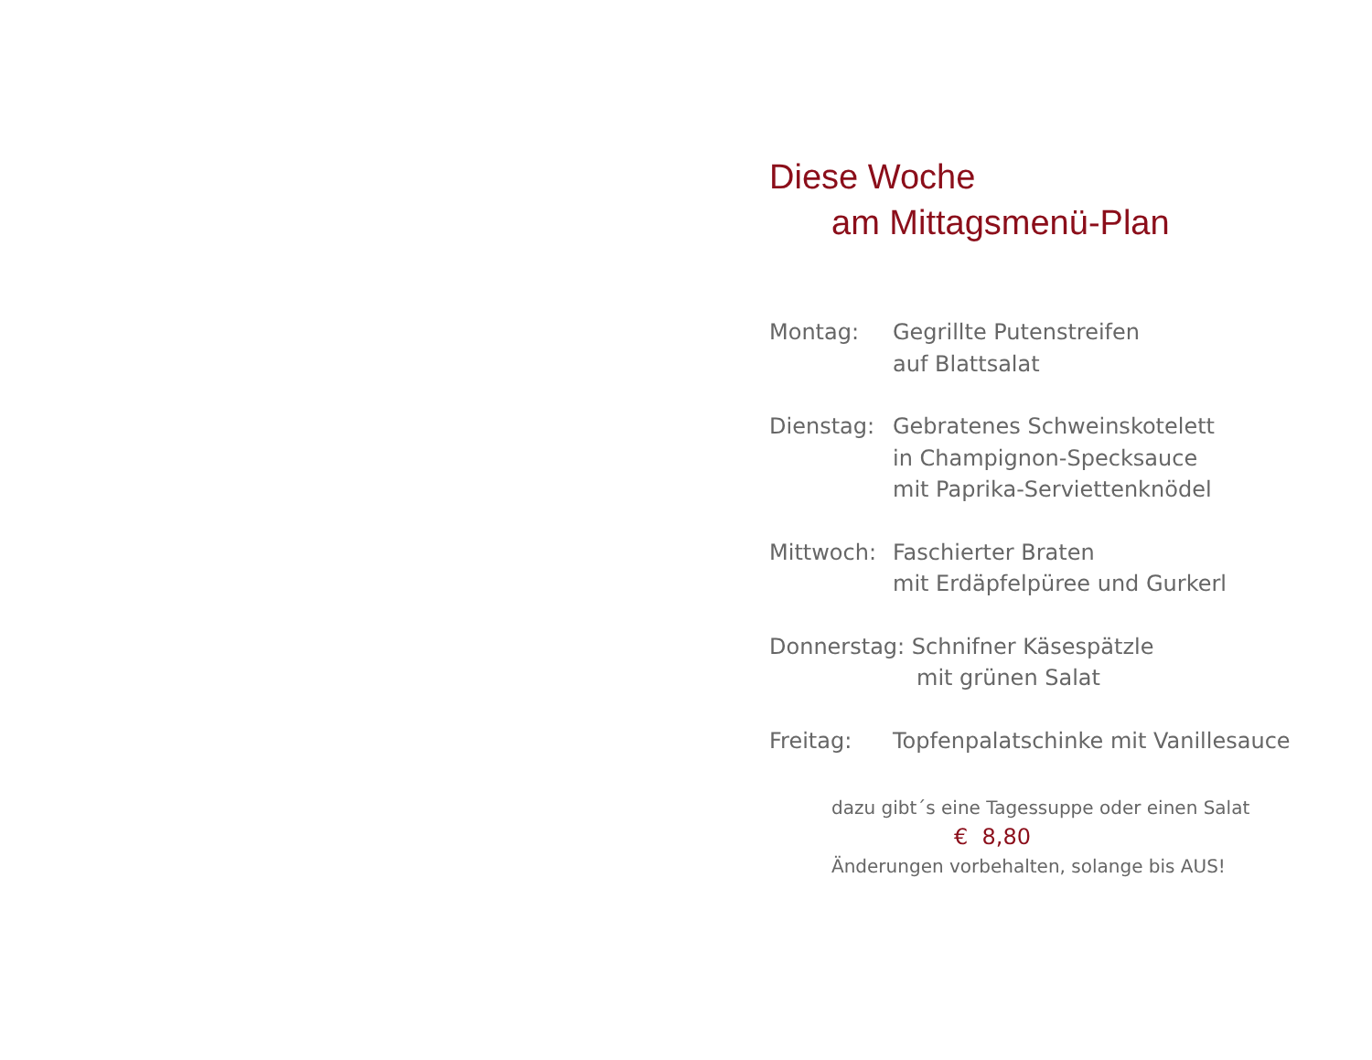Diese Woche
am Mittagsmenü-Plan
Montag: Gegrillte Putenstreifen
auf Blattsalat
Dienstag: Gebratenes Schweinskotelett
in Champignon-Specksauce
mit Paprika-Serviettenknödel
Mittwoch: Faschierter Braten
mit Erdäpfelpüree und Gurkerl
Donnerstag: Schnifner Käsespätzle
mit grünen Salat
Freitag: Topfenpalatschinke mit Vanillesauce
dazu gibt´s eine Tagessuppe oder einen Salat
€ 8,80
Änderungen vorbehalten, solange bis AUS!